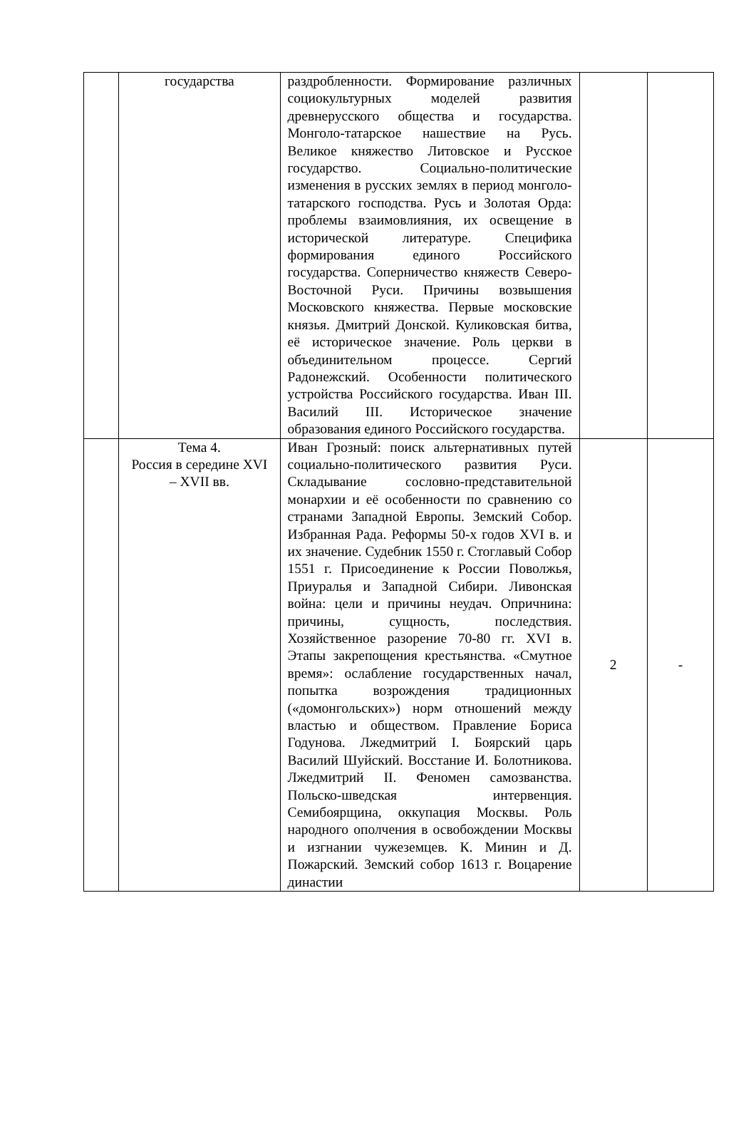| | государства | раздробленности. Формирование различных социокультурных моделей развития древнерусского общества и государства. Монголо-татарское нашествие на Русь. Великое княжество Литовское и Русское государство. Социально-политические изменения в русских землях в период монголо-татарского господства. Русь и Золотая Орда: проблемы взаимовлияния, их освещение в исторической литературе. Специфика формирования единого Российского государства. Соперничество княжеств Северо-Восточной Руси. Причины возвышения Московского княжества. Первые московские князья. Дмитрий Донской. Куликовская битва, её историческое значение. Роль церкви в объединительном процессе. Сергий Радонежский. Особенности политического устройства Российского государства. Иван III. Василий III. Историческое значение образования единого Российского государства. | | |
| | Тема 4. Россия в середине XVI – XVII вв. | Иван Грозный: поиск альтернативных путей социально-политического развития Руси. Складывание сословно-представительной монархии и её особенности по сравнению со странами Западной Европы. Земский Собор. Избранная Рада. Реформы 50-х годов XVI в. и их значение. Судебник 1550 г. Стоглавый Собор 1551 г. Присоединение к России Поволжья, Приуралья и Западной Сибири. Ливонская война: цели и причины неудач. Опричнина: причины, сущность, последствия. Хозяйственное разорение 70-80 гг. XVI в. Этапы закрепощения крестьянства. «Смутное время»: ослабление государственных начал, попытка возрождения традиционных («домонгольских») норм отношений между властью и обществом. Правление Бориса Годунова. Лжедмитрий I. Боярский царь Василий Шуйский. Восстание И. Болотникова. Лжедмитрий II. Феномен самозванства. Польско-шведская интервенция. Семибоярщина, оккупация Москвы. Роль народного ополчения в освобождении Москвы и изгнании чужеземцев. К. Минин и Д. Пожарский. Земский собор 1613 г. Воцарение династии | 2 | - |